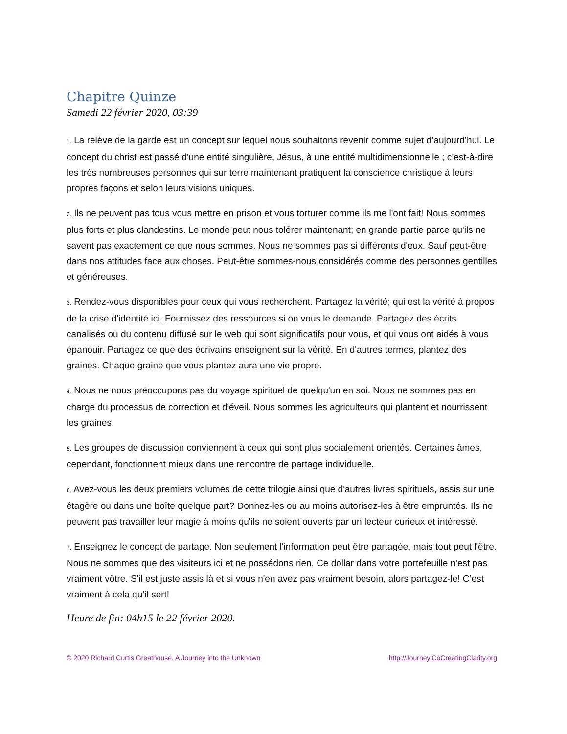Chapitre Quinze
Samedi 22 février 2020, 03:39
1. La relève de la garde est un concept sur lequel nous souhaitons revenir comme sujet d’aujourd’hui. Le concept du christ est passé d'une entité singulière, Jésus, à une entité multidimensionnelle ; c’est-à-dire les très nombreuses personnes qui sur terre maintenant pratiquent la conscience christique à leurs propres façons et selon leurs visions uniques.
2. Ils ne peuvent pas tous vous mettre en prison et vous torturer comme ils me l'ont fait! Nous sommes plus forts et plus clandestins. Le monde peut nous tolérer maintenant; en grande partie parce qu'ils ne savent pas exactement ce que nous sommes. Nous ne sommes pas si différents d'eux. Sauf peut-être dans nos attitudes face aux choses. Peut-être sommes-nous considérés comme des personnes gentilles et généreuses.
3. Rendez-vous disponibles pour ceux qui vous recherchent. Partagez la vérité; qui est la vérité à propos de la crise d'identité ici. Fournissez des ressources si on vous le demande. Partagez des écrits canalisés ou du contenu diffusé sur le web qui sont significatifs pour vous, et qui vous ont aidés à vous épanouir. Partagez ce que des écrivains enseignent sur la vérité. En d'autres termes, plantez des graines. Chaque graine que vous plantez aura une vie propre.
4. Nous ne nous préoccupons pas du voyage spirituel de quelqu'un en soi. Nous ne sommes pas en charge du processus de correction et d'éveil. Nous sommes les agriculteurs qui plantent et nourrissent les graines.
5. Les groupes de discussion conviennent à ceux qui sont plus socialement orientés. Certaines âmes, cependant, fonctionnent mieux dans une rencontre de partage individuelle.
6. Avez-vous les deux premiers volumes de cette trilogie ainsi que d'autres livres spirituels, assis sur une étagère ou dans une boîte quelque part? Donnez-les ou au moins autorisez-les à être empruntés. Ils ne peuvent pas travailler leur magie à moins qu'ils ne soient ouverts par un lecteur curieux et intéressé.
7. Enseignez le concept de partage. Non seulement l'information peut être partagée, mais tout peut l'être. Nous ne sommes que des visiteurs ici et ne possédons rien. Ce dollar dans votre portefeuille n'est pas vraiment vôtre. S'il est juste assis là et si vous n'en avez pas vraiment besoin, alors partagez-le! C’est vraiment à cela qu’il sert!
Heure de fin: 04h15 le 22 février 2020.
© 2020 Richard Curtis Greathouse, A Journey into the Unknown http://Journey.CoCreatingClarity.org